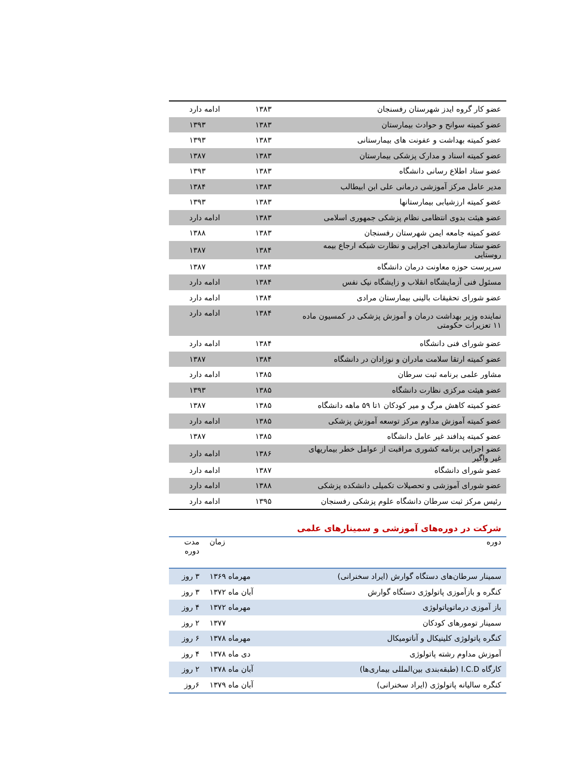| عضو کار گروه ایدز شهرستان رفسنجان | ۱۳۸۳ | ادامه دارد |
| عضو کمیته سوانح و حوادث بیمارستان | ۱۳۸۳ | ۱۳۹۳ |
| عضو کمیته بهداشت و عفونت های بیمارستانی | ۱۳۸۳ | ۱۳۹۳ |
| عضو کمیته اسناد و مدارک پزشکی بیمارستان | ۱۳۸۳ | ۱۳۸۷ |
| عضو ستاد اطلاع رسانی دانشگاه | ۱۳۸۳ | ۱۳۹۳ |
| مدیر عامل مرکز آموزشی درمانی علی ابن ابیطالب | ۱۳۸۳ | ۱۳۸۴ |
| عضو کمیته ارزشیابی بیمارستانها | ۱۳۸۳ | ۱۳۹۳ |
| عضو هیئت بدوی انتظامی نظام پزشکی جمهوری اسلامی | ۱۳۸۳ | ادامه دارد |
| عضو کمیته جامعه ایمن شهرستان رفسنجان | ۱۳۸۳ | ۱۳۸۸ |
| عضو ستاد سازماندهی اجرایی و نظارت شبکه ارجاع بیمه روستایی | ۱۳۸۴ | ۱۳۸۷ |
| سرپرست حوزه معاونت درمان دانشگاه | ۱۳۸۴ | ۱۳۸۷ |
| مسئول فنی آزمایشگاه انقلاب و زایشگاه نیک نفس | ۱۳۸۴ | ادامه دارد |
| عضو شورای تحقیقات بالینی بیمارستان مرادی | ۱۳۸۴ | ادامه دارد |
| نماینده وزیر بهداشت درمان و آموزش پزشکی در کمسیون ماده ۱۱ تعزیرات حکومتی | ۱۳۸۴ | ادامه دارد |
| عضو شورای فنی دانشگاه | ۱۳۸۴ | ادامه دارد |
| عضو کمیته ارتقا سلامت مادران و نوزادان در دانشگاه | ۱۳۸۴ | ۱۳۸۷ |
| مشاور علمی برنامه ثبت سرطان | ۱۳۸۵ | ادامه دارد |
| عضو هیئت مرکزی نظارت دانشگاه | ۱۳۸۵ | ۱۳۹۳ |
| عضو کمیته کاهش مرگ و میر کودکان ۱تا ۵۹ ماهه دانشگاه | ۱۳۸۵ | ۱۳۸۷ |
| عضو کمیته آموزش مداوم مرکز توسعه آموزش پزشکی | ۱۳۸۵ | ادامه دارد |
| عضو کمیته پدافند غیر عامل دانشگاه | ۱۳۸۵ | ۱۳۸۷ |
| عضو اجرایی برنامه کشوری مراقبت از عوامل خطر بیماریهای غیر واگیر | ۱۳۸۶ | ادامه دارد |
| عضو شورای دانشگاه | ۱۳۸۷ | ادامه دارد |
| عضو شورای آموزشی و تحصیلات تکمیلی دانشکده پزشکی | ۱۳۸۸ | ادامه دارد |
| رئیس مرکز ثبت سرطان دانشگاه علوم پزشکی رفسنجان | ۱۳۹۵ | ادامه دارد |
شرکت در دوره‌های آموزشی و سمینارهای علمی
| دوره | زمان | مدت دوره |
| --- | --- | --- |
| سمینار سرطان‌های دستگاه گوارش (ایراد سخنرانی) | مهرماه ۱۳۶۹ | ۳ روز |
| کنگره و بازآموزی پاتولوژی دستگاه گوارش | آبان ماه ۱۳۷۲ | ۳ روز |
| باز آموزی درماتوپاتولوژی | مهرماه ۱۳۷۲ | ۴ روز |
| سمینار تومورهای کودکان | ۱۳۷۷ | ۲ روز |
| کنگره پاتولوژی کلینیکال و آناتومیکال | مهرماه ۱۳۷۸ | ۶ روز |
| آموزش مداوم رشته پاتولوژی | دی ماه ۱۳۷۸ | ۴ روز |
| کارگاه I.C.D (طبقه‌بندی بین‌المللی بیماری‌ها) | آبان ماه ۱۳۷۸ | ۲ روز |
| کنگره سالیانه پاتولوژی (ایراد سخنرانی) | آبان ماه ۱۳۷۹ | ۶روز |